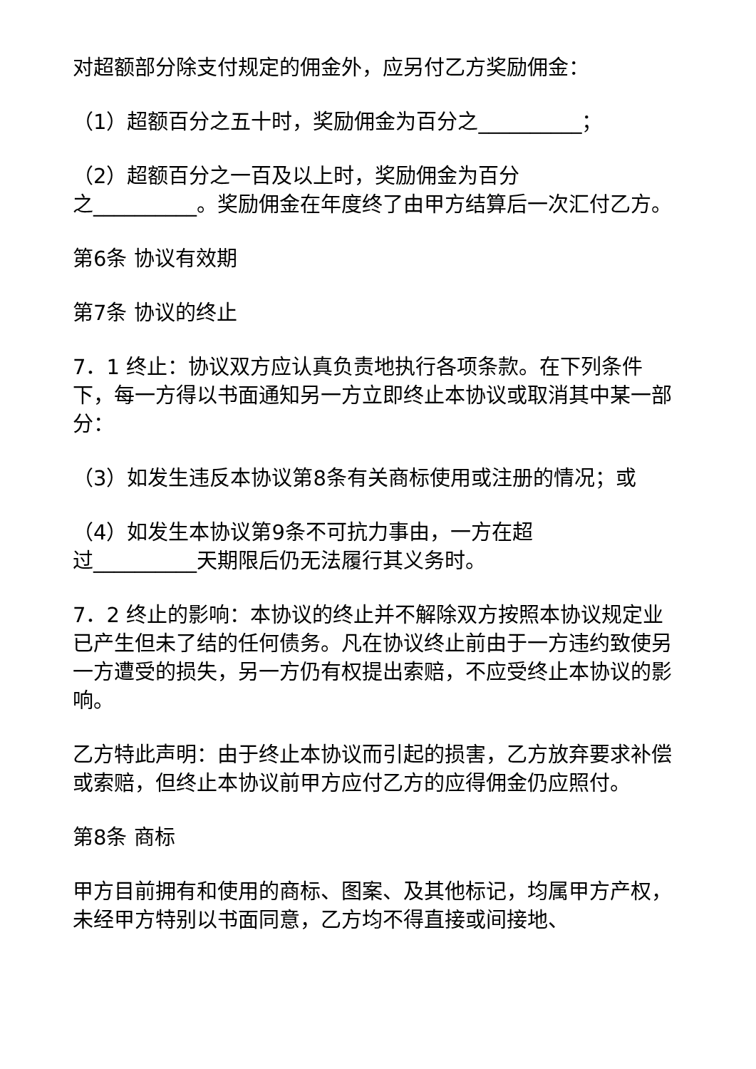对超额部分除支付规定的佣金外，应另付乙方奖励佣金：
（1）超额百分之五十时，奖励佣金为百分之__________；
（2）超额百分之一百及以上时，奖励佣金为百分
之__________。奖励佣金在年度终了由甲方结算后一次汇付乙方。
第6条 协议有效期
第7条 协议的终止
7．1 终止：协议双方应认真负责地执行各项条款。在下列条件下，每一方得以书面通知另一方立即终止本协议或取消其中某一部分：
（3）如发生违反本协议第8条有关商标使用或注册的情况；或
（4）如发生本协议第9条不可抗力事由，一方在超
过__________天期限后仍无法履行其义务时。
7．2 终止的影响：本协议的终止并不解除双方按照本协议规定业已产生但未了结的任何债务。凡在协议终止前由于一方违约致使另一方遭受的损失，另一方仍有权提出索赔，不应受终止本协议的影响。
乙方特此声明：由于终止本协议而引起的损害，乙方放弃要求补偿或索赔，但终止本协议前甲方应付乙方的应得佣金仍应照付。
第8条 商标
甲方目前拥有和使用的商标、图案、及其他标记，均属甲方产权，未经甲方特别以书面同意，乙方均不得直接或间接地、